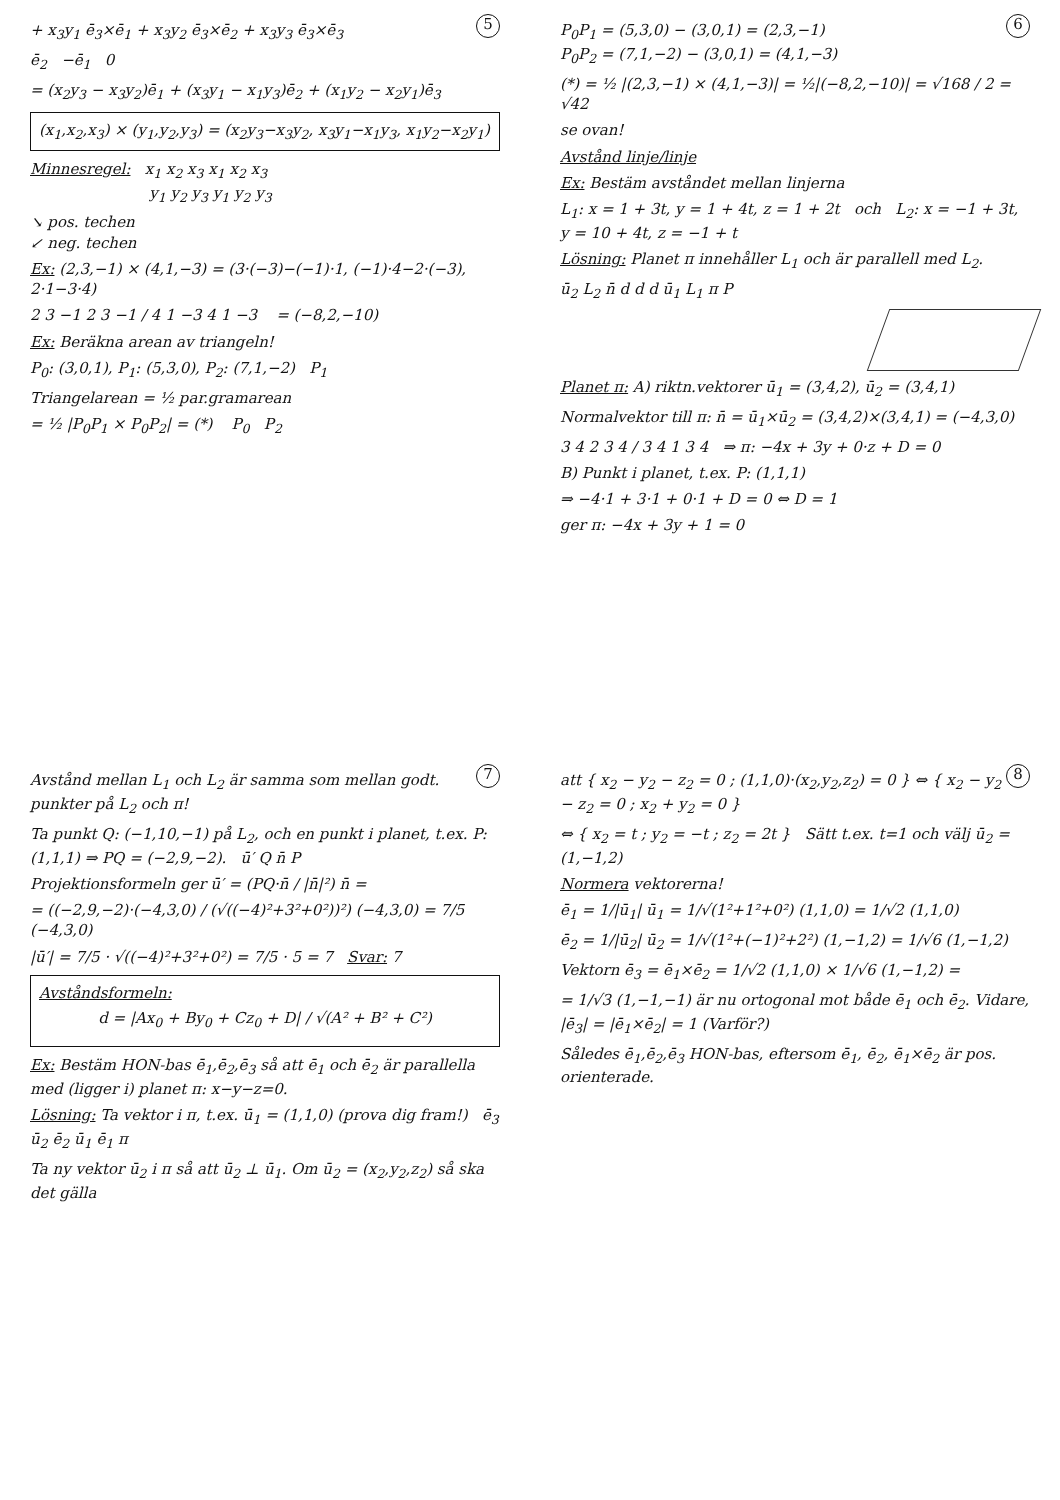5
+ x<sub>3</sub>y<sub>1</sub> ē<sub>3</sub>×ē<sub>1</sub> + x<sub>3</sub>y<sub>2</sub> ē<sub>3</sub>×ē<sub>2</sub> + x<sub>3</sub>y<sub>3</sub> ē<sub>3</sub>×ē<sub>3</sub>
ē<sub>2</sub> −ē<sub>1</sub> 0
= (x<sub>2</sub>y<sub>3</sub> − x<sub>3</sub>y<sub>2</sub>)ē<sub>1</sub> + (x<sub>3</sub>y<sub>1</sub> − x<sub>1</sub>y<sub>3</sub>)ē<sub>2</sub> + (x<sub>1</sub>y<sub>2</sub> − x<sub>2</sub>y<sub>1</sub>)ē<sub>3</sub>
(x<sub>1</sub>,x<sub>2</sub>,x<sub>3</sub>) × (y<sub>1</sub>,y<sub>2</sub>,y<sub>3</sub>) = (x<sub>2</sub>y<sub>3</sub>−x<sub>3</sub>y<sub>2</sub>, x<sub>3</sub>y<sub>1</sub>−x<sub>1</sub>y<sub>3</sub>, x<sub>1</sub>y<sub>2</sub>−x<sub>2</sub>y<sub>1</sub>)
Minnesregel: x<sub>1</sub> x<sub>2</sub> x<sub>3</sub> x<sub>1</sub> x<sub>2</sub> x<sub>3</sub>
y<sub>1</sub> y<sub>2</sub> y<sub>3</sub> y<sub>1</sub> y<sub>2</sub> y<sub>3</sub>
↘ pos. techen
↙ neg. techen
Ex: (2,3,−1) × (4,1,−3) = (3·(−3)−(−1)·1, (−1)·4−2·(−3), 2·1−3·4)
2 3 −1 2 3 −1 / 4 1 −3 4 1 −3 = (−8,2,−10)
Ex: Beräkna arean av triangeln!
P<sub>0</sub>: (3,0,1), P<sub>1</sub>: (5,3,0), P<sub>2</sub>: (7,1,−2) P<sub>1</sub>
Triangelarean = ½ par.gramarean
= ½ |P<sub>0</sub>P<sub>1</sub> × P<sub>0</sub>P<sub>2</sub>| = (*) P<sub>0</sub> P<sub>2</sub>
6
P<sub>0</sub>P<sub>1</sub> = (5,3,0) − (3,0,1) = (2,3,−1)
P<sub>0</sub>P<sub>2</sub> = (7,1,−2) − (3,0,1) = (4,1,−3)
(*) = ½ |(2,3,−1) × (4,1,−3)| = ½|(−8,2,−10)| = √168 / 2 = √42
se ovan!
Avstånd linje/linje
Ex: Bestäm avståndet mellan linjerna
L<sub>1</sub>: x = 1 + 3t, y = 1 + 4t, z = 1 + 2t och L<sub>2</sub>: x = −1 + 3t, y = 10 + 4t, z = −1 + t
Lösning: Planet π innehåller L<sub>1</sub> och är parallell med L<sub>2</sub>.
ū<sub>2</sub> L<sub>2</sub> n̄ d d d ū<sub>1</sub> L<sub>1</sub> π P
Planet π: A) riktn.vektorer ū<sub>1</sub> = (3,4,2), ū<sub>2</sub> = (3,4,1)
Normalvektor till π: n̄ = ū<sub>1</sub>×ū<sub>2</sub> = (3,4,2)×(3,4,1) = (−4,3,0)
3 4 2 3 4 / 3 4 1 3 4 ⇒ π: −4x + 3y + 0·z + D = 0
B) Punkt i planet, t.ex. P: (1,1,1)
⇒ −4·1 + 3·1 + 0·1 + D = 0 ⇔ D = 1
ger π: −4x + 3y + 1 = 0
7
Avstånd mellan L<sub>1</sub> och L<sub>2</sub> är samma som mellan godt. punkter på L<sub>2</sub> och π!
Ta punkt Q: (−1,10,−1) på L<sub>2</sub>, och en punkt i planet, t.ex. P: (1,1,1) ⇒ PQ = (−2,9,−2). ū′ Q n̄ P
Projektionsformeln ger ū′ = (PQ·n̄ / |n̄|²) n̄ =
= ((−2,9,−2)·(−4,3,0) / (√((−4)²+3²+0²))²) (−4,3,0) = 7/5 (−4,3,0)
|ū′| = 7/5 · √((−4)²+3²+0²) = 7/5 · 5 = 7 Svar: 7
Avståndsformeln:
d = |Ax<sub>0</sub> + By<sub>0</sub> + Cz<sub>0</sub> + D| / √(A² + B² + C²)
Ex: Bestäm HON-bas ē<sub>1</sub>,ē<sub>2</sub>,ē<sub>3</sub> så att ē<sub>1</sub> och ē<sub>2</sub> är parallella med (ligger i) planet π: x−y−z=0.
Lösning: Ta vektor i π, t.ex. ū<sub>1</sub> = (1,1,0) (prova dig fram!) ē<sub>3</sub> ū<sub>2</sub> ē<sub>2</sub> ū<sub>1</sub> ē<sub>1</sub> π
Ta ny vektor ū<sub>2</sub> i π så att ū<sub>2</sub> ⊥ ū<sub>1</sub>. Om ū<sub>2</sub> = (x<sub>2</sub>,y<sub>2</sub>,z<sub>2</sub>) så ska det gälla
8
att { x<sub>2</sub> − y<sub>2</sub> − z<sub>2</sub> = 0 ; (1,1,0)·(x<sub>2</sub>,y<sub>2</sub>,z<sub>2</sub>) = 0 } ⇔ { x<sub>2</sub> − y<sub>2</sub> − z<sub>2</sub> = 0 ; x<sub>2</sub> + y<sub>2</sub> = 0 }
⇔ { x<sub>2</sub> = t ; y<sub>2</sub> = −t ; z<sub>2</sub> = 2t } Sätt t.ex. t=1 och välj ū<sub>2</sub> = (1,−1,2)
Normera vektorerna!
ē<sub>1</sub> = 1/|ū<sub>1</sub>| ū<sub>1</sub> = 1/√(1²+1²+0²) (1,1,0) = 1/√2 (1,1,0)
ē<sub>2</sub> = 1/|ū<sub>2</sub>| ū<sub>2</sub> = 1/√(1²+(−1)²+2²) (1,−1,2) = 1/√6 (1,−1,2)
Vektorn ē<sub>3</sub> = ē<sub>1</sub>×ē<sub>2</sub> = 1/√2 (1,1,0) × 1/√6 (1,−1,2) =
= 1/√3 (1,−1,−1) är nu ortogonal mot både ē<sub>1</sub> och ē<sub>2</sub>. Vidare, |ē<sub>3</sub>| = |ē<sub>1</sub>×ē<sub>2</sub>| = 1 (Varför?)
Således ē<sub>1</sub>,ē<sub>2</sub>,ē<sub>3</sub> HON-bas, eftersom ē<sub>1</sub>, ē<sub>2</sub>, ē<sub>1</sub>×ē<sub>2</sub> är pos. orienterade.